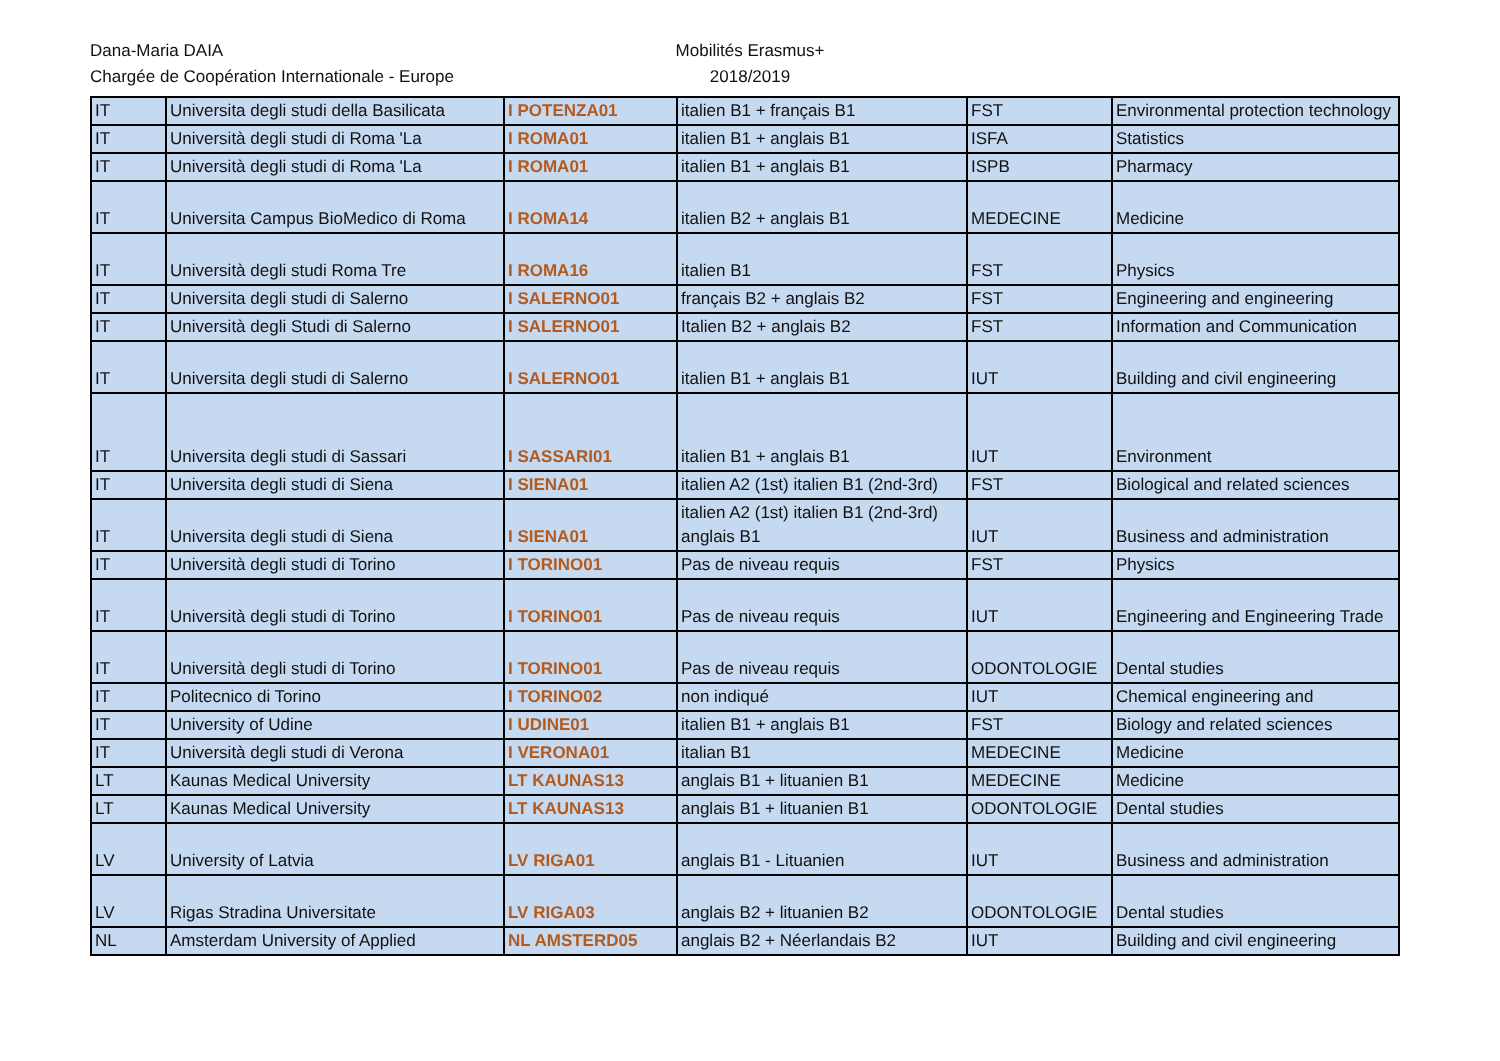Dana-Maria DAIA
Chargée de Coopération Internationale - Europe
Mobilités Erasmus+
2018/2019
| IT | Universita degli studi della Basilicata | I POTENZA01 | italien B1 + français B1 | FST | Environmental protection technology |
| IT | Università degli studi di Roma 'La | I ROMA01 | italien B1 + anglais B1 | ISFA | Statistics |
| IT | Università degli studi di Roma 'La | I ROMA01 | italien B1 + anglais B1 | ISPB | Pharmacy |
| IT | Universita Campus BioMedico di Roma | I ROMA14 | italien B2 + anglais B1 | MEDECINE | Medicine |
| IT | Università degli studi Roma Tre | I ROMA16 | italien B1 | FST | Physics |
| IT | Universita degli studi di Salerno | I SALERNO01 | français B2 + anglais B2 | FST | Engineering and engineering |
| IT | Università degli Studi di Salerno | I SALERNO01 | Italien B2 + anglais B2 | FST | Information and Communication |
| IT | Universita degli studi di Salerno | I SALERNO01 | italien B1 + anglais B1 | IUT | Building and civil engineering |
| IT | Universita degli studi di Sassari | I SASSARI01 | italien B1 + anglais B1 | IUT | Environment |
| IT | Universita degli studi di Siena | I SIENA01 | italien A2 (1st) italien B1 (2nd-3rd) | FST | Biological and related sciences |
| IT | Universita degli studi di Siena | I SIENA01 | italien A2 (1st) italien B1 (2nd-3rd) anglais B1 | IUT | Business and administration |
| IT | Università degli studi di Torino | I TORINO01 | Pas de niveau requis | FST | Physics |
| IT | Università degli studi di Torino | I TORINO01 | Pas de niveau requis | IUT | Engineering and Engineering Trade |
| IT | Università degli studi di Torino | I TORINO01 | Pas de niveau requis | ODONTOLOGIE | Dental studies |
| IT | Politecnico di Torino | I TORINO02 | non indiqué | IUT | Chemical engineering and |
| IT | University of Udine | I UDINE01 | italien B1 + anglais B1 | FST | Biology and related sciences |
| IT | Università degli studi di Verona | I VERONA01 | italian B1 | MEDECINE | Medicine |
| LT | Kaunas Medical University | LT KAUNAS13 | anglais B1 + lituanien B1 | MEDECINE | Medicine |
| LT | Kaunas Medical University | LT KAUNAS13 | anglais B1 + lituanien B1 | ODONTOLOGIE | Dental studies |
| LV | University of Latvia | LV RIGA01 | anglais B1 - Lituanien | IUT | Business and administration |
| LV | Rigas Stradina Universitate | LV RIGA03 | anglais B2 + lituanien B2 | ODONTOLOGIE | Dental studies |
| NL | Amsterdam University of Applied | NL AMSTERD05 | anglais B2 + Néerlandais B2 | IUT | Building and civil engineering |